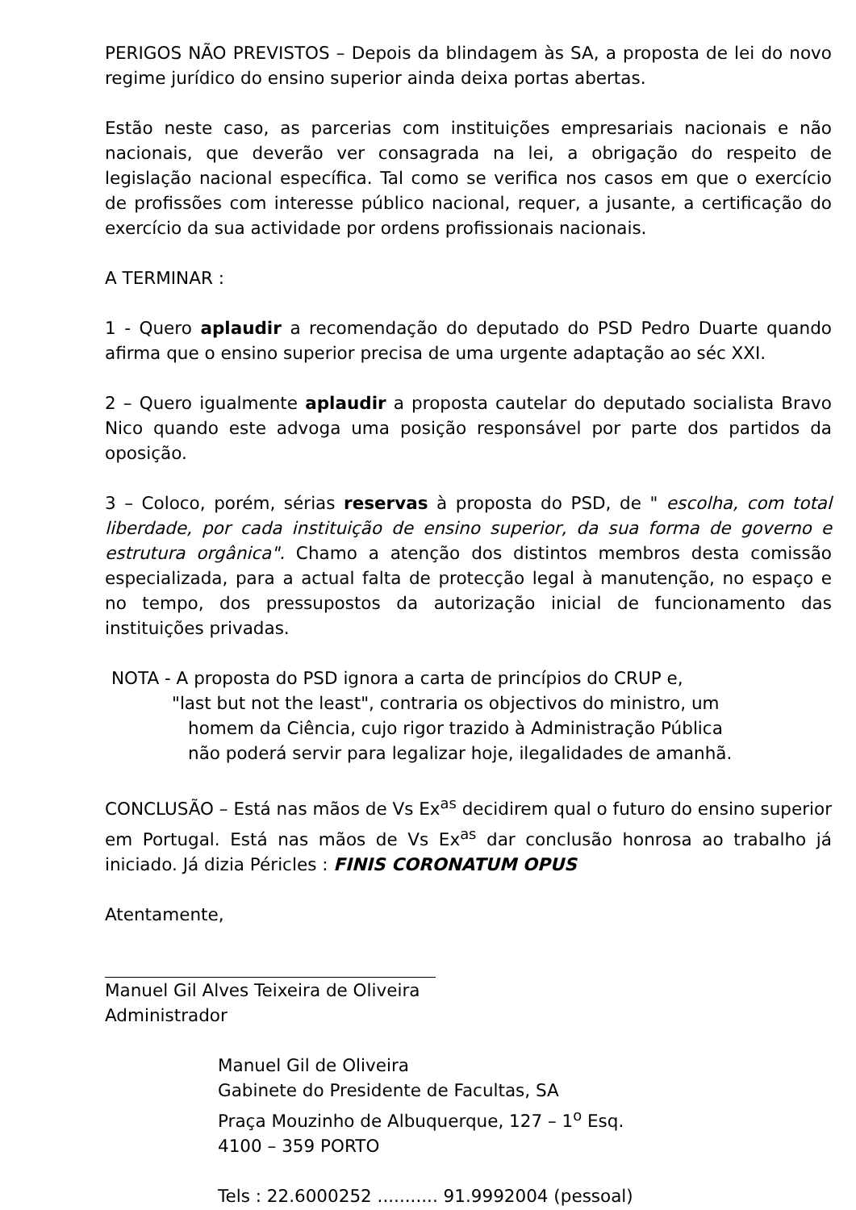PERIGOS NÃO PREVISTOS – Depois da blindagem às SA, a proposta de lei do novo regime jurídico do ensino superior ainda deixa portas abertas.
Estão neste caso, as parcerias com instituições empresariais nacionais e não nacionais, que deverão ver consagrada na lei, a obrigação do respeito de legislação nacional específica. Tal como se verifica nos casos em que o exercício de profissões com interesse público nacional, requer, a jusante, a certificação do exercício da sua actividade por ordens profissionais nacionais.
A TERMINAR :
1 - Quero aplaudir a recomendação do deputado do PSD Pedro Duarte quando afirma que o ensino superior precisa de uma urgente adaptação ao séc XXI.
2 – Quero igualmente aplaudir a proposta cautelar do deputado socialista Bravo Nico quando este advoga uma posição responsável por parte dos partidos da oposição.
3 – Coloco, porém, sérias reservas à proposta do PSD, de " escolha, com total liberdade, por cada instituição de ensino superior, da sua forma de governo e estrutura orgânica". Chamo a atenção dos distintos membros desta comissão especializada, para a actual falta de protecção legal à manutenção, no espaço e no tempo, dos pressupostos da autorização inicial de funcionamento das instituições privadas.
NOTA - A proposta do PSD ignora a carta de princípios do CRUP e,
"last but not the least", contraria os objectivos do ministro, um
homem da Ciência, cujo rigor trazido à Administração Pública
não poderá servir para legalizar hoje, ilegalidades de amanhã.
CONCLUSÃO – Está nas mãos de Vs Ex<sup>as</sup> decidirem qual o futuro do ensino superior em Portugal. Está nas mãos de Vs Ex<sup>as</sup> dar conclusão honrosa ao trabalho já iniciado. Já dizia Péricles : FINIS CORONATUM OPUS
Atentamente,
Manuel Gil Alves Teixeira de Oliveira
Administrador
Manuel Gil de Oliveira
Gabinete do Presidente de Facultas, SA
Praça Mouzinho de Albuquerque, 127 – 1<sup>o</sup> Esq.
4100 – 359 PORTO
Tels : 22.6000252 ........... 91.9992004 (pessoal)